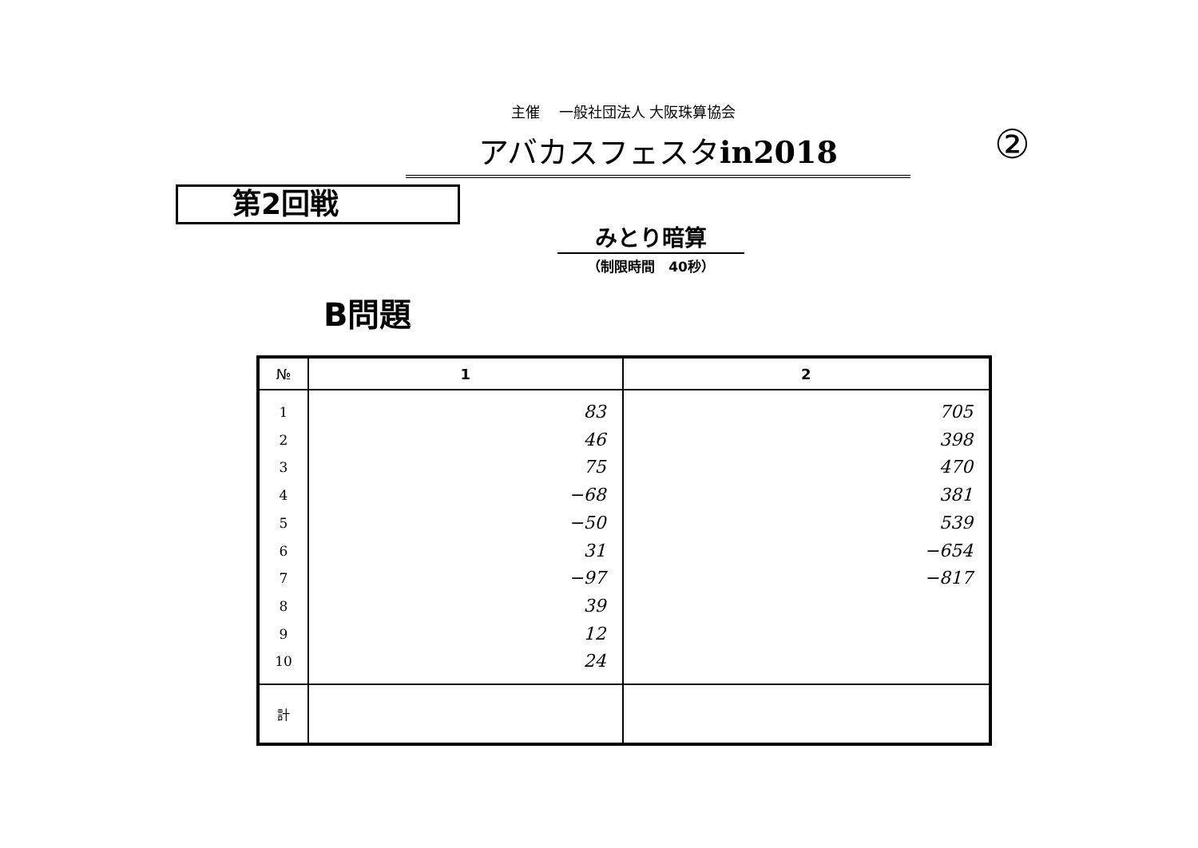主催　 一般社団法人 大阪珠算協会
アバカスフェスタin2018 ②
第2回戦
みとり暗算
（制限時間　40秒）
B問題
| № | 1 | 2 |
| --- | --- | --- |
| 1 2 3 4 5 6 7 8 9 10 | 83 46 75 −68 −50 31 −97 39 12 24 | 705 398 470 381 539 −654 −817 |
| 計 | | |